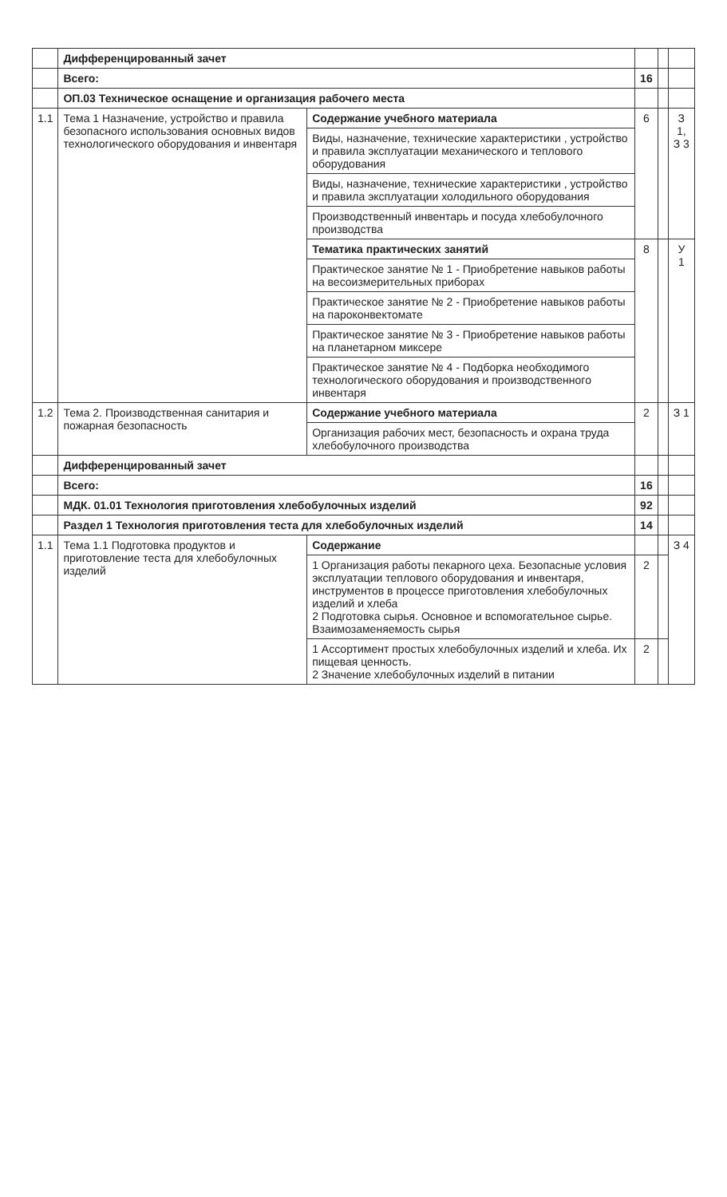| | Дифференцированный зачет | | | | |
| | Всего: | | 16 | | |
| | ОП.03 Техническое оснащение и организация рабочего места | | | | |
| 1.1 | Тема 1 Назначение, устройство и правила безопасного использования основных видов технологического оборудования и инвентаря | Содержание учебного материала | 6 | | З 1, З 3 |
| | | Виды, назначение, технические характеристики , устройство и правила эксплуатации механического и теплового оборудования | | | |
| | | Виды, назначение, технические характеристики , устройство и правила эксплуатации холодильного оборудования | | | |
| | | Производственный инвентарь и посуда хлебобулочного производства | | | |
| | | Тематика практических занятий | 8 | | У 1 |
| | | Практическое занятие № 1 - Приобретение навыков работы на весоизмерительных приборах | | | |
| | | Практическое занятие № 2 - Приобретение навыков работы на пароконвектомате | | | |
| | | Практическое занятие № 3 - Приобретение навыков работы на планетарном миксере | | | |
| | | Практическое занятие № 4 - Подборка необходимого технологического оборудования и производственного инвентаря | | | |
| 1.2 | Тема 2. Производственная санитария и пожарная безопасность | Содержание учебного материала | 2 | | З 1 |
| | | Организация рабочих мест, безопасность и охрана труда хлебобулочного производства | | | |
| | Дифференцированный зачет | | | | |
| | Всего: | | 16 | | |
| | МДК. 01.01 Технология приготовления хлебобулочных изделий | | 92 | | |
| | Раздел 1 Технология приготовления теста для хлебобулочных изделий | | 14 | | |
| 1.1 | Тема 1.1 Подготовка продуктов и приготовление теста для хлебобулочных изделий | Содержание | | | З 4 |
| | | 1 Организация работы пекарного цеха. Безопасные условия эксплуатации теплового оборудования и инвентаря, инструментов в процессе приготовления хлебобулочных изделий и хлеба 2 Подготовка сырья. Основное и вспомогательное сырье. Взаимозаменяемость сырья | 2 | | |
| | | 1 Ассортимент простых хлебобулочных изделий и хлеба. Их пищевая ценность. 2 Значение хлебобулочных изделий в питании | 2 | | |